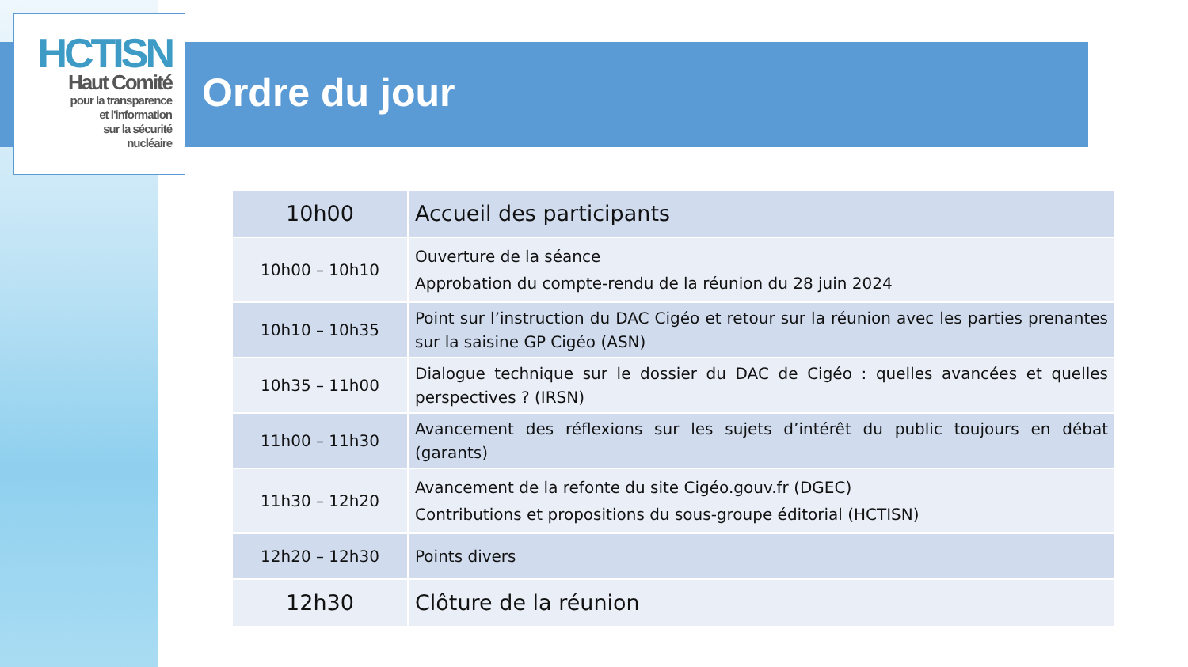HCTISN
Haut Comité
pour la transparence
et l'information
sur la sécurité
nucléaire
Ordre du jour
| 10h00 | Accueil des participants |
| 10h00 – 10h10 | Ouverture de la séance Approbation du compte-rendu de la réunion du 28 juin 2024 |
| 10h10 – 10h35 | Point sur l’instruction du DAC Cigéo et retour sur la réunion avec les parties prenantes sur la saisine GP Cigéo (ASN) |
| 10h35 – 11h00 | Dialogue technique sur le dossier du DAC de Cigéo : quelles avancées et quelles perspectives ? (IRSN) |
| 11h00 – 11h30 | Avancement des réflexions sur les sujets d’intérêt du public toujours en débat (garants) |
| 11h30 – 12h20 | Avancement de la refonte du site Cigéo.gouv.fr (DGEC) Contributions et propositions du sous-groupe éditorial (HCTISN) |
| 12h20 – 12h30 | Points divers |
| 12h30 | Clôture de la réunion |